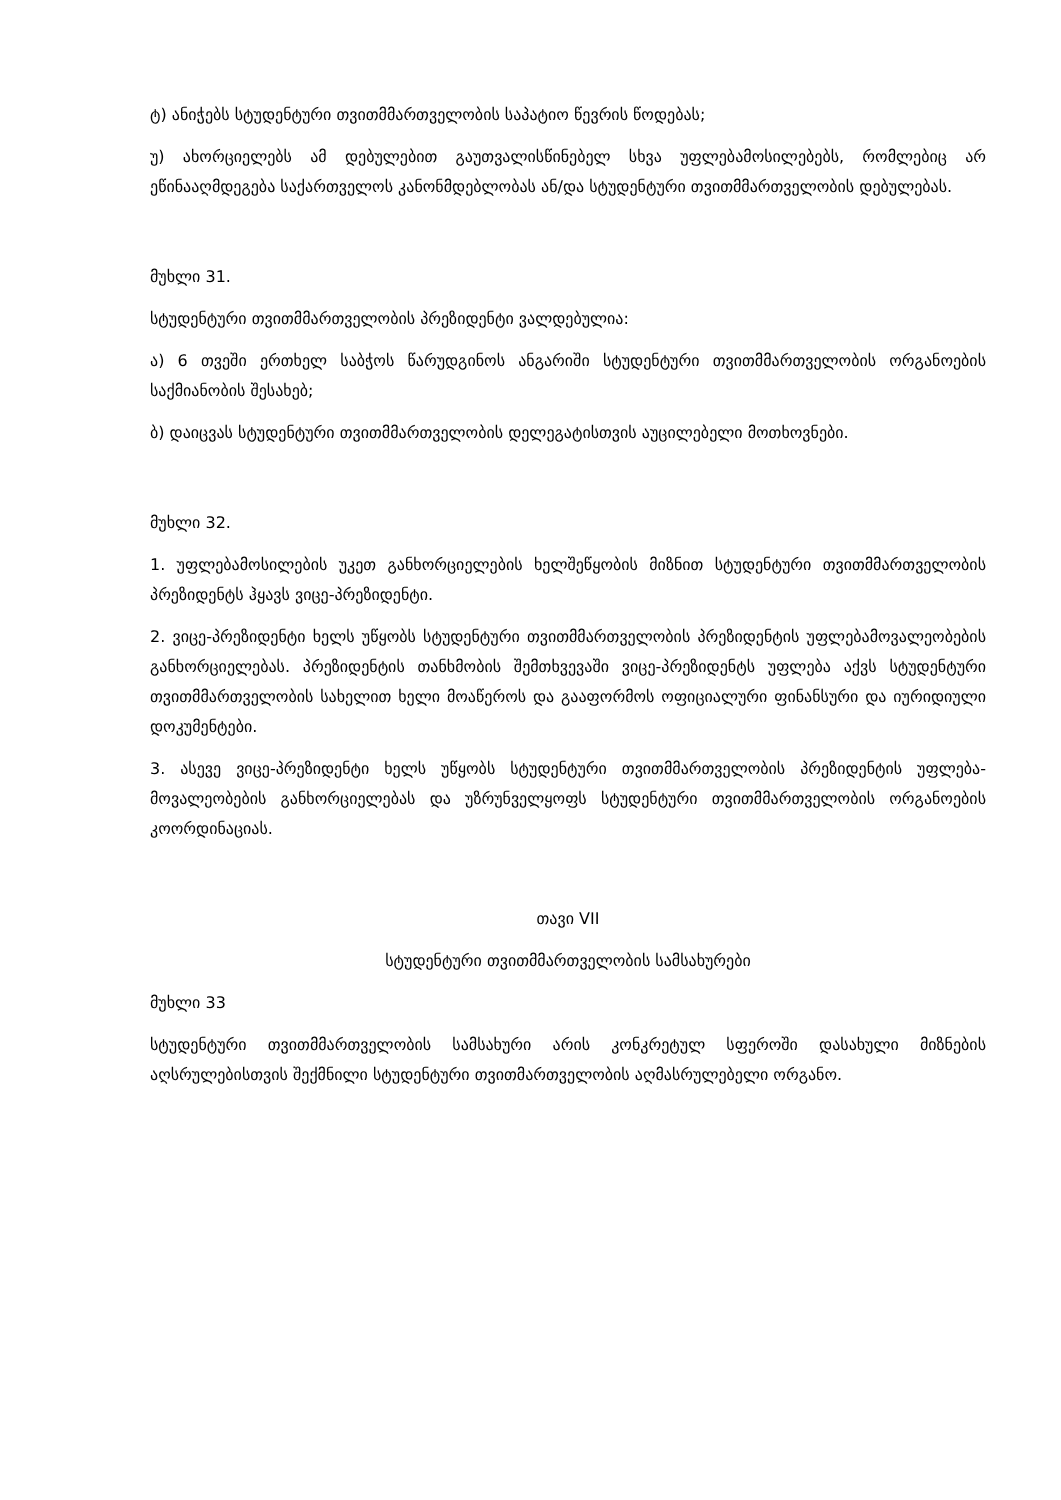ტ) ანიჭებს სტუდენტური თვითმმართველობის საპატიო წევრის წოდებას;
უ) ახორციელებს ამ დებულებით გაუთვალისწინებელ სხვა უფლებამოსილებებს, რომლებიც არ ეწინააღმდეგება საქართველოს კანონმდებლობას ან/და სტუდენტური თვითმმართველობის დებულებას.
მუხლი 31.
სტუდენტური თვითმმართველობის პრეზიდენტი ვალდებულია:
ა) 6 თვეში ერთხელ საბჭოს წარუდგინოს ანგარიში სტუდენტური თვითმმართველობის ორგანოების საქმიანობის შესახებ;
ბ) დაიცვას სტუდენტური თვითმმართველობის დელეგატისთვის აუცილებელი მოთხოვნები.
მუხლი 32.
1. უფლებამოსილების უკეთ განხორციელების ხელშეწყობის მიზნით სტუდენტური თვითმმართველობის პრეზიდენტს ჰყავს ვიცე-პრეზიდენტი.
2. ვიცე-პრეზიდენტი ხელს უწყობს სტუდენტური თვითმმართველობის პრეზიდენტის უფლებამოვალეობების განხორციელებას. პრეზიდენტის თანხმობის შემთხვევაში ვიცე-პრეზიდენტს უფლება აქვს სტუდენტური თვითმმართველობის სახელით ხელი მოაწეროს და გააფორმოს ოფიციალური ფინანსური და იურიდიული დოკუმენტები.
3. ასევე ვიცე-პრეზიდენტი ხელს უწყობს სტუდენტური თვითმმართველობის პრეზიდენტის უფლება-მოვალეობების განხორციელებას და უზრუნველყოფს სტუდენტური თვითმმართველობის ორგანოების კოორდინაციას.
თავი VII
სტუდენტური თვითმმართველობის სამსახურები
მუხლი 33
სტუდენტური თვითმმართველობის სამსახური არის კონკრეტულ სფეროში დასახული მიზნების აღსრულებისთვის შექმნილი სტუდენტური თვითმართველობის აღმასრულებელი ორგანო.